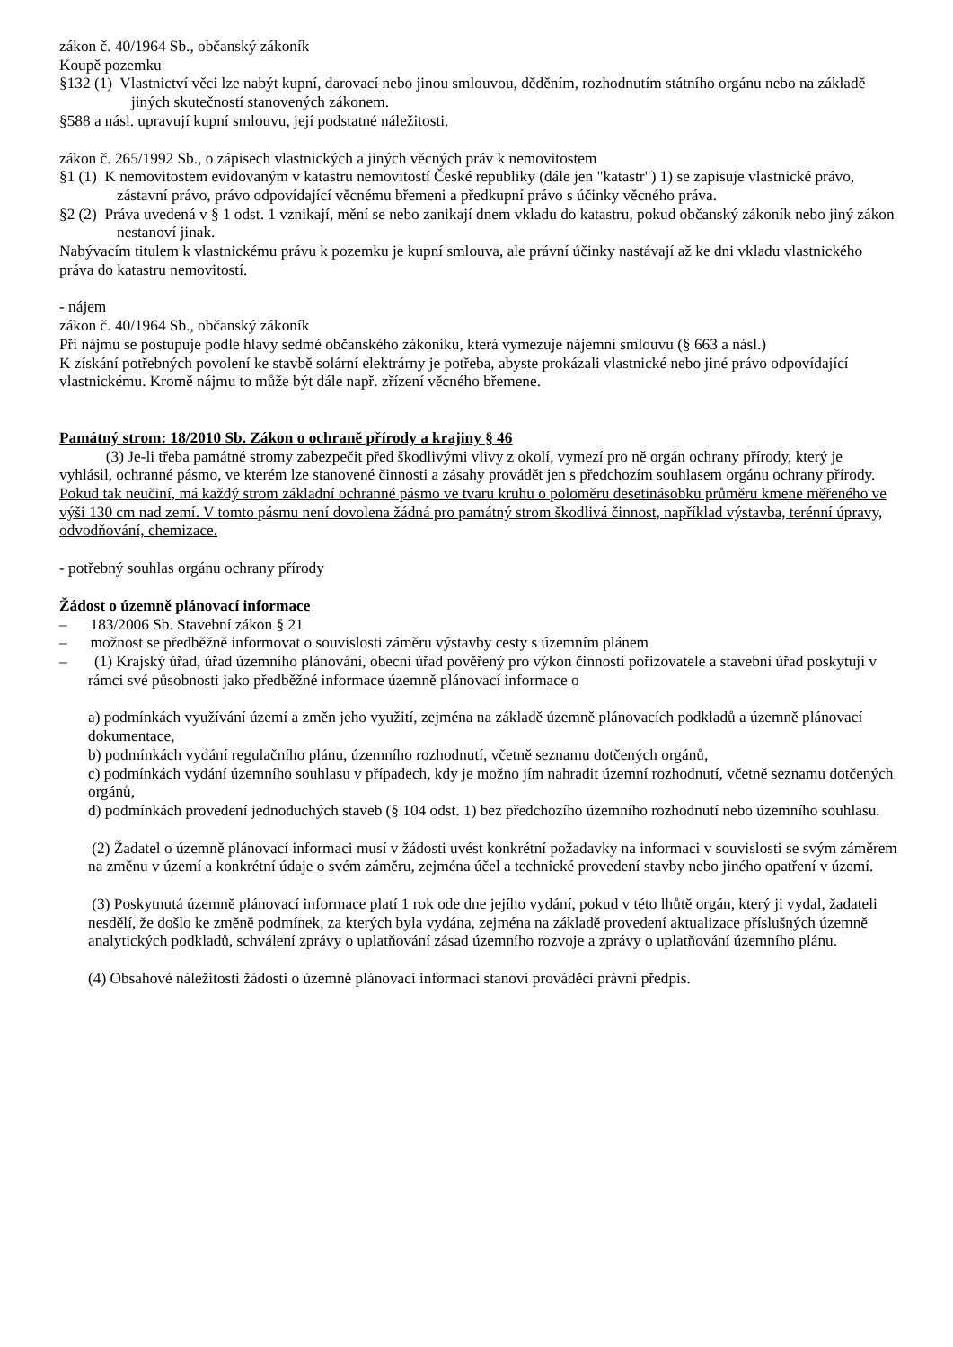zákon č. 40/1964 Sb., občanský zákoník
Koupě pozemku
§132 (1) Vlastnictví věci lze nabýt kupní, darovací nebo jinou smlouvou, děděním, rozhodnutím státního orgánu nebo na základě jiných skutečností stanovených zákonem.
§588 a násl. upravují kupní smlouvu, její podstatné náležitosti.
zákon č. 265/1992 Sb., o zápisech vlastnických a jiných věcných práv k nemovitostem
§1 (1) K nemovitostem evidovaným v katastru nemovitostí České republiky (dále jen "katastr") 1) se zapisuje vlastnické právo, zástavní právo, právo odpovídající věcnému břemeni a předkupní právo s účinky věcného práva.
§2 (2) Práva uvedená v § 1 odst. 1 vznikají, mění se nebo zanikají dnem vkladu do katastru, pokud občanský zákoník nebo jiný zákon nestanoví jinak.
Nabývacím titulem k vlastnickému právu k pozemku je kupní smlouva, ale právní účinky nastávají až ke dni vkladu vlastnického práva do katastru nemovitostí.
- nájem
zákon č. 40/1964 Sb., občanský zákoník
Při nájmu se postupuje podle hlavy sedmé občanského zákoníku, která vymezuje nájemní smlouvu (§ 663 a násl.)
K získání potřebných povolení ke stavbě solární elektrárny je potřeba, abyste prokázali vlastnické nebo jiné právo odpovídající vlastnickému. Kromě nájmu to může být dále např. zřízení věcného břemene.
Památný strom: 18/2010 Sb. Zákon o ochraně přírody a krajiny § 46
(3) Je-li třeba památné stromy zabezpečit před škodlivými vlivy z okolí, vymezí pro ně orgán ochrany přírody, který je vyhlásil, ochranné pásmo, ve kterém lze stanovené činnosti a zásahy provádět jen s předchozím souhlasem orgánu ochrany přírody. Pokud tak neučiní, má každý strom základní ochranné pásmo ve tvaru kruhu o poloměru desetinásobku průměru kmene měřeného ve výši 130 cm nad zemí. V tomto pásmu není dovolena žádná pro památný strom škodlivá činnost, například výstavba, terénní úpravy, odvodňování, chemizace.
- potřebný souhlas orgánu ochrany přírody
Žádost o územně plánovací informace
– 183/2006 Sb. Stavební zákon § 21
– možnost se předběžně informovat o souvislosti záměru výstavby cesty s územním plánem
– (1) Krajský úřad, úřad územního plánování, obecní úřad pověřený pro výkon činnosti pořizovatele a stavební úřad poskytují v rámci své působnosti jako předběžné informace územně plánovací informace o
a) podmínkách využívání území a změn jeho využití, zejména na základě územně plánovacích podkladů a územně plánovací dokumentace,
b) podmínkách vydání regulačního plánu, územního rozhodnutí, včetně seznamu dotčených orgánů,
c) podmínkách vydání územního souhlasu v případech, kdy je možno jím nahradit územní rozhodnutí, včetně seznamu dotčených orgánů,
d) podmínkách provedení jednoduchých staveb (§ 104 odst. 1) bez předchozího územního rozhodnutí nebo územního souhlasu.
(2) Žadatel o územně plánovací informaci musí v žádosti uvést konkrétní požadavky na informaci v souvislosti se svým záměrem na změnu v území a konkrétní údaje o svém záměru, zejména účel a technické provedení stavby nebo jiného opatření v území.
(3) Poskytnutá územně plánovací informace platí 1 rok ode dne jejího vydání, pokud v této lhůtě orgán, který ji vydal, žadateli nesdělí, že došlo ke změně podmínek, za kterých byla vydána, zejména na základě provedení aktualizace příslušných územně analytických podkladů, schválení zprávy o uplatňování zásad územního rozvoje a zprávy o uplatňování územního plánu.
(4) Obsahové náležitosti žádosti o územně plánovací informaci stanoví prováděcí právní předpis.